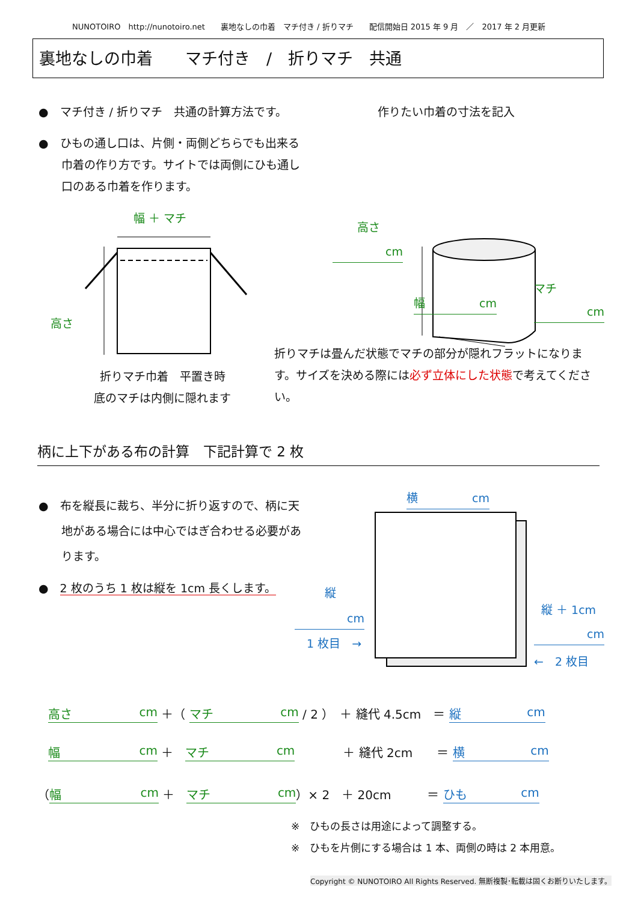NUNOTOIRO　http://nunotoiro.net　　裏地なしの巾着　マチ付き / 折りマチ　　配信開始日 2015 年 9 月　／　2017 年 2 月更新
裏地なしの巾着　　マチ付き　/　折りマチ　共通
●　マチ付き / 折りマチ　共通の計算方法です。
作りたい巾着の寸法を記入
●　ひもの通し口は、片側・両側どちらでも出来る
　　巾着の作り方です。サイトでは両側にひも通し
　　口のある巾着を作ります。
幅 ＋ マチ
高さ
cm
高さ
マチ
幅 cm
cm
折りマチは畳んだ状態でマチの部分が隠れフラットになります。サイズを決める際には必ず立体にした状態で考えてください。
折りマチ巾着　平置き時
底のマチは内側に隠れます
柄に上下がある布の計算　下記計算で 2 枚
●　布を縦長に裁ち、半分に折り返すので、柄に天
　　地がある場合には中心ではぎ合わせる必要があ
　　ります。
●　2 枚のうち 1 枚は縦を 1cm 長くします。
横 cm
縦
cm
1 枚目　→
縦 ＋ 1cm
cm
←　2 枚目
高さ cm ＋（ マチ cm / 2 ）　＋ 縫代 4.5cm　＝ 縦 cm
幅 cm ＋　マチ cm　　　　＋ 縫代 2cm　　＝ 横 cm
（ 幅 cm ＋　マチ cm ）× 2　＋ 20cm　　　＝ ひも cm
※　ひもの長さは用途によって調整する。
※　ひもを片側にする場合は 1 本、両側の時は 2 本用意。
Copyright © NUNOTOIRO All Rights Reserved. 無断複製･転載は固くお断りいたします。